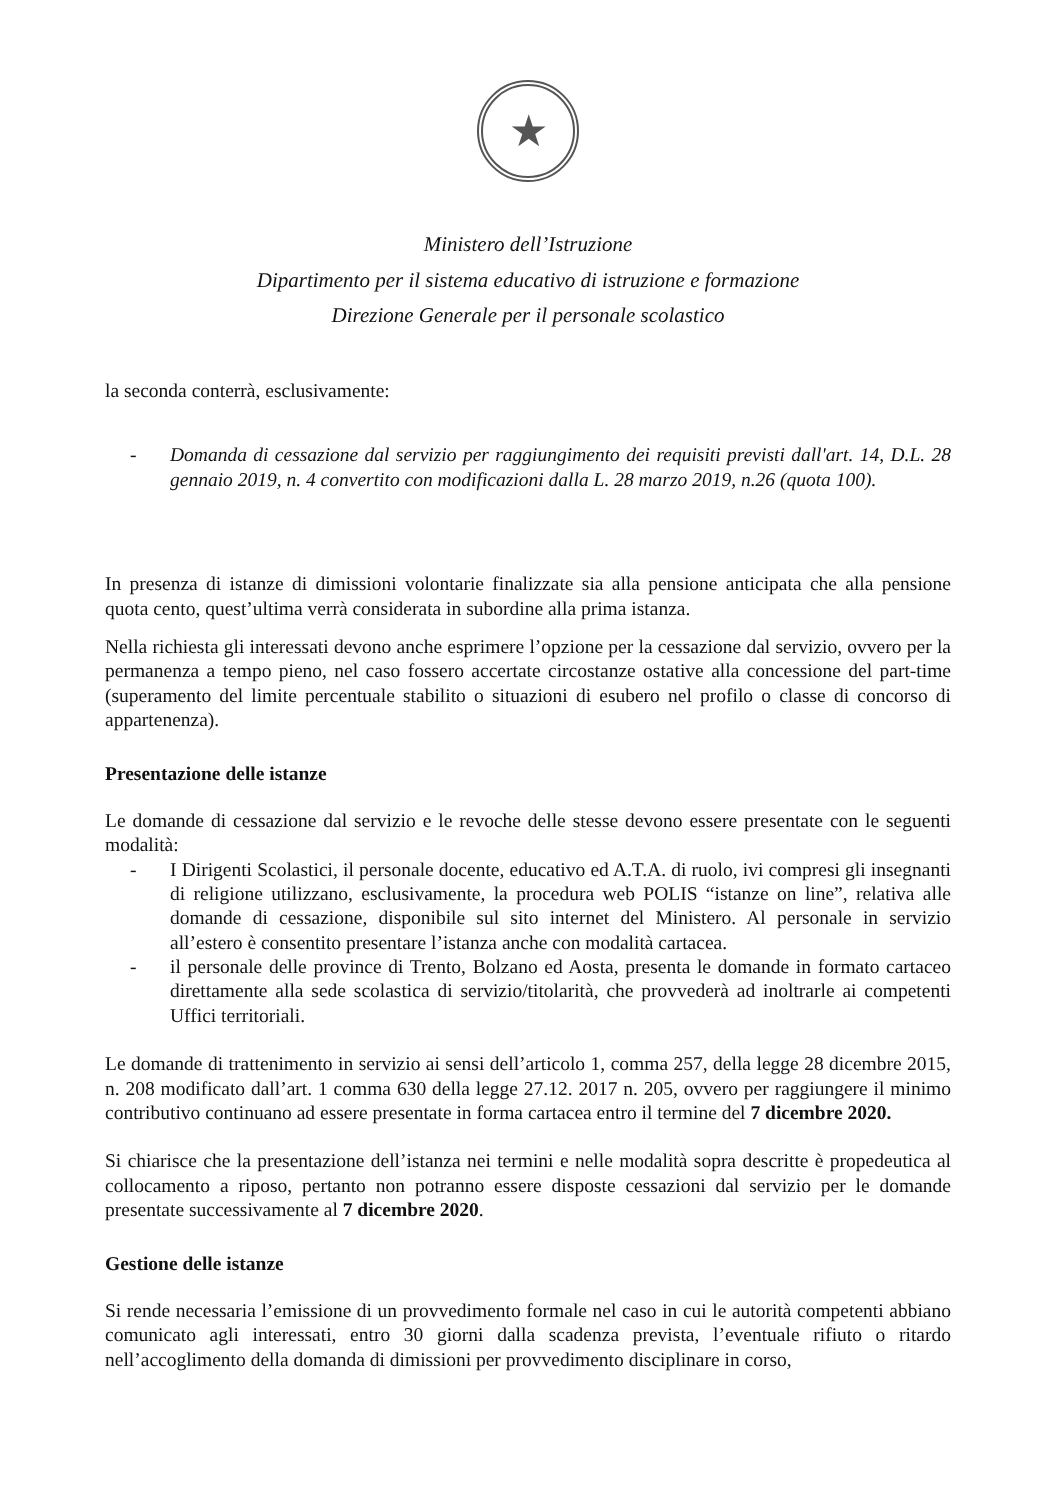★
Ministero dell’Istruzione
Dipartimento per il sistema educativo di istruzione e formazione
Direzione Generale per il personale scolastico
la seconda conterrà, esclusivamente:
- Domanda di cessazione dal servizio per raggiungimento dei requisiti previsti dall'art. 14, D.L. 28 gennaio 2019, n. 4 convertito con modificazioni dalla L. 28 marzo 2019, n.26 (quota 100).
In presenza di istanze di dimissioni volontarie finalizzate sia alla pensione anticipata che alla pensione quota cento, quest’ultima verrà considerata in subordine alla prima istanza.
Nella richiesta gli interessati devono anche esprimere l’opzione per la cessazione dal servizio, ovvero per la permanenza a tempo pieno, nel caso fossero accertate circostanze ostative alla concessione del part-time (superamento del limite percentuale stabilito o situazioni di esubero nel profilo o classe di concorso di appartenenza).
Presentazione delle istanze
Le domande di cessazione dal servizio e le revoche delle stesse devono essere presentate con le seguenti modalità:
- I Dirigenti Scolastici, il personale docente, educativo ed A.T.A. di ruolo, ivi compresi gli insegnanti di religione utilizzano, esclusivamente, la procedura web POLIS “istanze on line”, relativa alle domande di cessazione, disponibile sul sito internet del Ministero. Al personale in servizio all’estero è consentito presentare l’istanza anche con modalità cartacea.
- il personale delle province di Trento, Bolzano ed Aosta, presenta le domande in formato cartaceo direttamente alla sede scolastica di servizio/titolarità, che provvederà ad inoltrarle ai competenti Uffici territoriali.
Le domande di trattenimento in servizio ai sensi dell’articolo 1, comma 257, della legge 28 dicembre 2015, n. 208 modificato dall’art. 1 comma 630 della legge 27.12. 2017 n. 205, ovvero per raggiungere il minimo contributivo continuano ad essere presentate in forma cartacea entro il termine del 7 dicembre 2020.
Si chiarisce che la presentazione dell’istanza nei termini e nelle modalità sopra descritte è propedeutica al collocamento a riposo, pertanto non potranno essere disposte cessazioni dal servizio per le domande presentate successivamente al 7 dicembre 2020.
Gestione delle istanze
Si rende necessaria l’emissione di un provvedimento formale nel caso in cui le autorità competenti abbiano comunicato agli interessati, entro 30 giorni dalla scadenza prevista, l’eventuale rifiuto o ritardo nell’accoglimento della domanda di dimissioni per provvedimento disciplinare in corso,